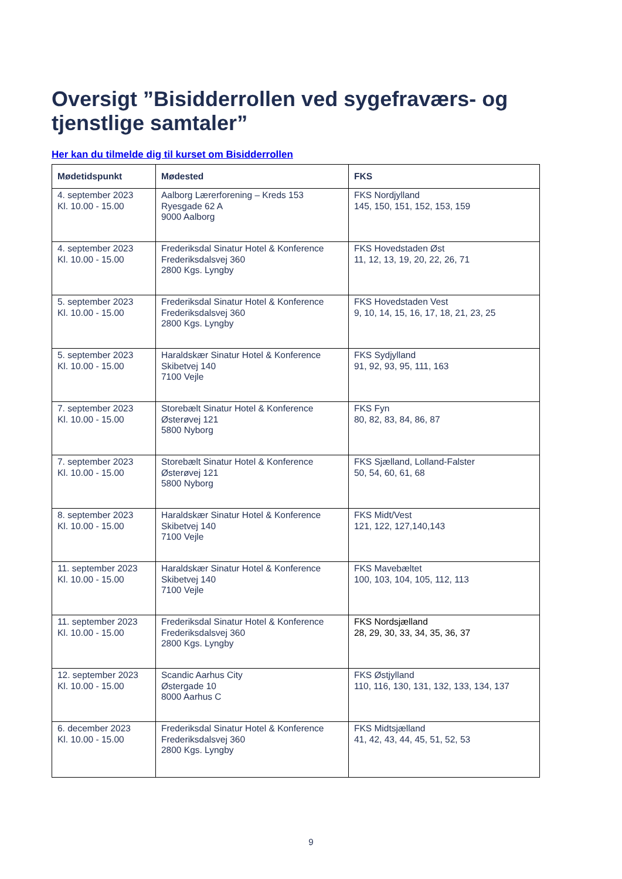Oversigt ”Bisidderrollen ved sygefraværs- og tjenstlige samtaler”
Her kan du tilmelde dig til kurset om Bisidderrollen
| Mødetidspunkt | Mødested | FKS |
| --- | --- | --- |
| 4. september 2023 Kl. 10.00 - 15.00 | Aalborg Lærerforening – Kreds 153 Ryesgade 62 A 9000 Aalborg | FKS Nordjylland 145, 150, 151, 152, 153, 159 |
| 4. september 2023 Kl. 10.00 - 15.00 | Frederiksdal Sinatur Hotel & Konference Frederiksdalsvej 360 2800 Kgs. Lyngby | FKS Hovedstaden Øst 11, 12, 13, 19, 20, 22, 26, 71 |
| 5. september 2023 Kl. 10.00 - 15.00 | Frederiksdal Sinatur Hotel & Konference Frederiksdalsvej 360 2800 Kgs. Lyngby | FKS Hovedstaden Vest 9, 10, 14, 15, 16, 17, 18, 21, 23, 25 |
| 5. september 2023 Kl. 10.00 - 15.00 | Haraldskær Sinatur Hotel & Konference Skibetvej 140 7100 Vejle | FKS Sydjylland 91, 92, 93, 95, 111, 163 |
| 7. september 2023 Kl. 10.00 - 15.00 | Storebælt Sinatur Hotel & Konference Østerøvej 121 5800 Nyborg | FKS Fyn 80, 82, 83, 84, 86, 87 |
| 7. september 2023 Kl. 10.00 - 15.00 | Storebælt Sinatur Hotel & Konference Østerøvej 121 5800 Nyborg | FKS Sjælland, Lolland-Falster 50, 54, 60, 61, 68 |
| 8. september 2023 Kl. 10.00 - 15.00 | Haraldskær Sinatur Hotel & Konference Skibetvej 140 7100 Vejle | FKS Midt/Vest 121, 122, 127,140,143 |
| 11. september 2023 Kl. 10.00 - 15.00 | Haraldskær Sinatur Hotel & Konference Skibetvej 140 7100 Vejle | FKS Mavebæltet 100, 103, 104, 105, 112, 113 |
| 11. september 2023 Kl. 10.00 - 15.00 | Frederiksdal Sinatur Hotel & Konference Frederiksdalsvej 360 2800 Kgs. Lyngby | FKS Nordsjælland 28, 29, 30, 33, 34, 35, 36, 37 |
| 12. september 2023 Kl. 10.00 - 15.00 | Scandic Aarhus City Østergade 10 8000 Aarhus C | FKS Østjylland 110, 116, 130, 131, 132, 133, 134, 137 |
| 6. december 2023 Kl. 10.00 - 15.00 | Frederiksdal Sinatur Hotel & Konference Frederiksdalsvej 360 2800 Kgs. Lyngby | FKS Midtsjælland 41, 42, 43, 44, 45, 51, 52, 53 |
9